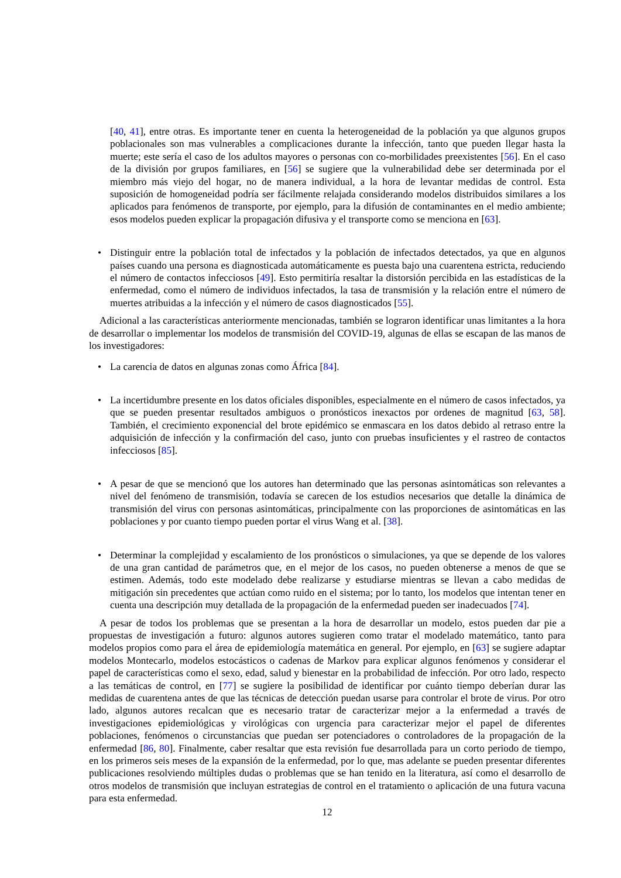[40, 41], entre otras. Es importante tener en cuenta la heterogeneidad de la población ya que algunos grupos poblacionales son mas vulnerables a complicaciones durante la infección, tanto que pueden llegar hasta la muerte; este sería el caso de los adultos mayores o personas con co-morbilidades preexistentes [56]. En el caso de la división por grupos familiares, en [56] se sugiere que la vulnerabilidad debe ser determinada por el miembro más viejo del hogar, no de manera individual, a la hora de levantar medidas de control. Esta suposición de homogeneidad podría ser fácilmente relajada considerando modelos distribuidos similares a los aplicados para fenómenos de transporte, por ejemplo, para la difusión de contaminantes en el medio ambiente; esos modelos pueden explicar la propagación difusiva y el transporte como se menciona en [63].
• Distinguir entre la población total de infectados y la población de infectados detectados, ya que en algunos países cuando una persona es diagnosticada automáticamente es puesta bajo una cuarentena estricta, reduciendo el número de contactos infecciosos [49]. Esto permitiría resaltar la distorsión percibida en las estadísticas de la enfermedad, como el número de individuos infectados, la tasa de transmisión y la relación entre el número de muertes atribuidas a la infección y el número de casos diagnosticados [55].
Adicional a las características anteriormente mencionadas, también se lograron identificar unas limitantes a la hora de desarrollar o implementar los modelos de transmisión del COVID-19, algunas de ellas se escapan de las manos de los investigadores:
• La carencia de datos en algunas zonas como África [84].
• La incertidumbre presente en los datos oficiales disponibles, especialmente en el número de casos infectados, ya que se pueden presentar resultados ambiguos o pronósticos inexactos por ordenes de magnitud [63, 58]. También, el crecimiento exponencial del brote epidémico se enmascara en los datos debido al retraso entre la adquisición de infección y la confirmación del caso, junto con pruebas insuficientes y el rastreo de contactos infecciosos [85].
• A pesar de que se mencionó que los autores han determinado que las personas asintomáticas son relevantes a nivel del fenómeno de transmisión, todavía se carecen de los estudios necesarios que detalle la dinámica de transmisión del virus con personas asintomáticas, principalmente con las proporciones de asintomáticas en las poblaciones y por cuanto tiempo pueden portar el virus Wang et al. [38].
• Determinar la complejidad y escalamiento de los pronósticos o simulaciones, ya que se depende de los valores de una gran cantidad de parámetros que, en el mejor de los casos, no pueden obtenerse a menos de que se estimen. Además, todo este modelado debe realizarse y estudiarse mientras se llevan a cabo medidas de mitigación sin precedentes que actúan como ruido en el sistema; por lo tanto, los modelos que intentan tener en cuenta una descripción muy detallada de la propagación de la enfermedad pueden ser inadecuados [74].
A pesar de todos los problemas que se presentan a la hora de desarrollar un modelo, estos pueden dar pie a propuestas de investigación a futuro: algunos autores sugieren como tratar el modelado matemático, tanto para modelos propios como para el área de epidemiología matemática en general. Por ejemplo, en [63] se sugiere adaptar modelos Montecarlo, modelos estocásticos o cadenas de Markov para explicar algunos fenómenos y considerar el papel de características como el sexo, edad, salud y bienestar en la probabilidad de infección. Por otro lado, respecto a las temáticas de control, en [77] se sugiere la posibilidad de identificar por cuánto tiempo deberían durar las medidas de cuarentena antes de que las técnicas de detección puedan usarse para controlar el brote de virus. Por otro lado, algunos autores recalcan que es necesario tratar de caracterizar mejor a la enfermedad a través de investigaciones epidemiológicas y virológicas con urgencia para caracterizar mejor el papel de diferentes poblaciones, fenómenos o circunstancias que puedan ser potenciadores o controladores de la propagación de la enfermedad [86, 80]. Finalmente, caber resaltar que esta revisión fue desarrollada para un corto periodo de tiempo, en los primeros seis meses de la expansión de la enfermedad, por lo que, mas adelante se pueden presentar diferentes publicaciones resolviendo múltiples dudas o problemas que se han tenido en la literatura, así como el desarrollo de otros modelos de transmisión que incluyan estrategias de control en el tratamiento o aplicación de una futura vacuna para esta enfermedad.
12